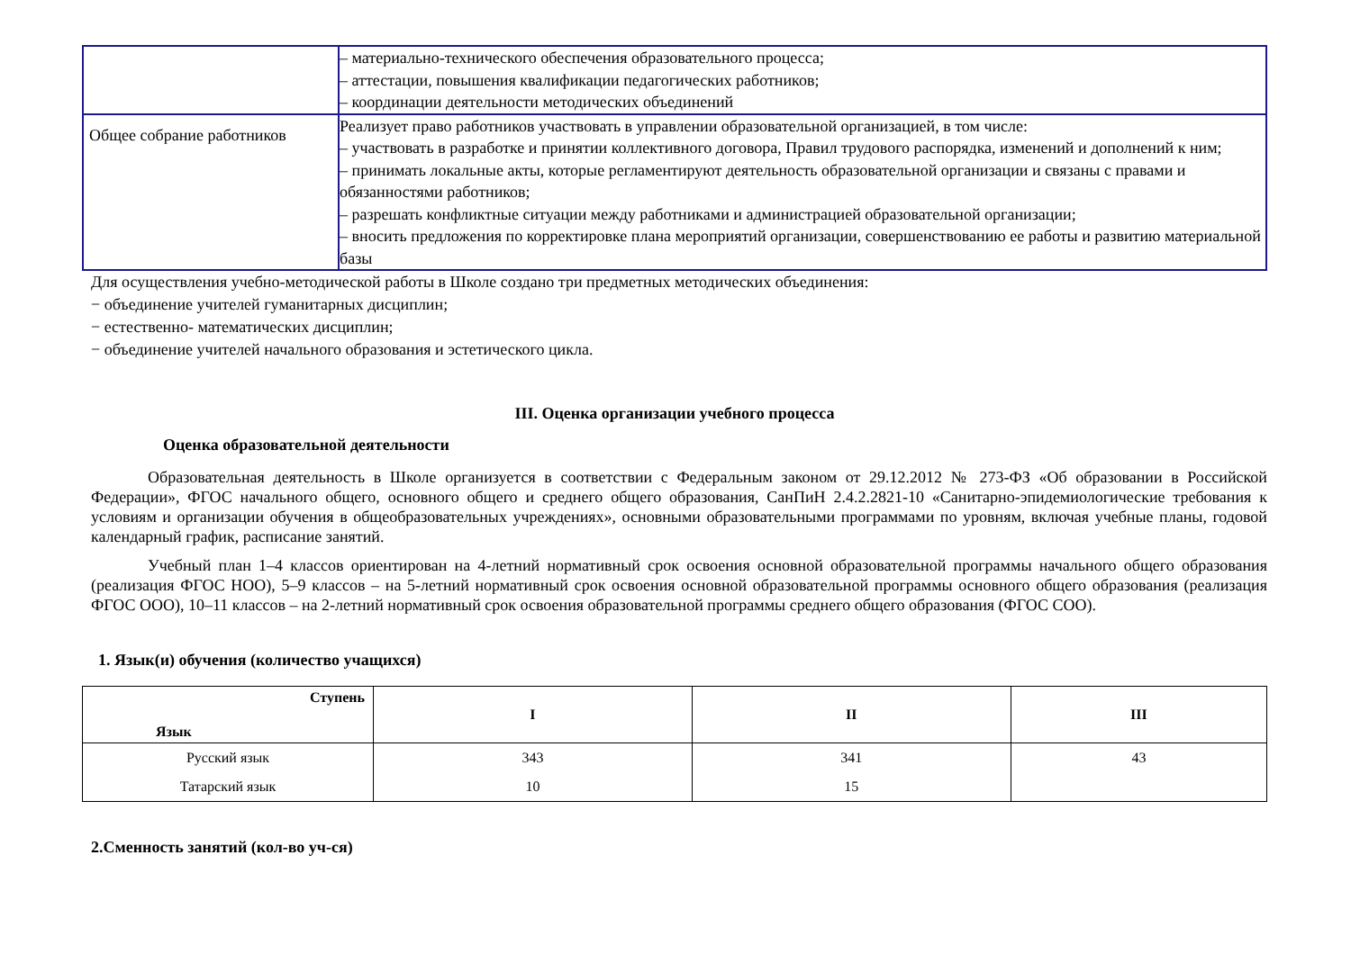| | – материально-технического обеспечения образовательного процесса; – аттестации, повышения квалификации педагогических работников; – координации деятельности методических объединений |
| Общее собрание работников | Реализует право работников участвовать в управлении образовательной организацией, в том числе: – участвовать в разработке и принятии коллективного договора, Правил трудового распорядка, изменений и дополнений к ним; – принимать локальные акты, которые регламентируют деятельность образовательной организации и связаны с правами и обязанностями работников; – разрешать конфликтные ситуации между работниками и администрацией образовательной организации; – вносить предложения по корректировке плана мероприятий организации, совершенствованию ее работы и развитию материальной базы |
Для осуществления учебно-методической работы в Школе создано три предметных методических объединения:
− объединение учителей гуманитарных дисциплин;
− естественно- математических дисциплин;
− объединение учителей начального образования и эстетического цикла.
III. Оценка организации учебного процесса
Оценка образовательной деятельности
Образовательная деятельность в Школе организуется в соответствии с Федеральным законом от 29.12.2012 № 273-ФЗ «Об образовании в Российской Федерации», ФГОС начального общего, основного общего и среднего общего образования, СанПиН 2.4.2.2821-10 «Санитарно-эпидемиологические требования к условиям и организации обучения в общеобразовательных учреждениях», основными образовательными программами по уровням, включая учебные планы, годовой календарный график, расписание занятий.
Учебный план 1–4 классов ориентирован на 4-летний нормативный срок освоения основной образовательной программы начального общего образования (реализация ФГОС НОО), 5–9 классов – на 5-летний нормативный срок освоения основной образовательной программы основного общего образования (реализация ФГОС ООО), 10–11 классов – на 2-летний нормативный срок освоения образовательной программы среднего общего образования (ФГОС СОО).
1. Язык(и) обучения (количество учащихся)
| Ступень Язык | I | II | III |
| --- | --- | --- | --- |
| Русский язык | 343 | 341 | 43 |
| Татарский язык | 10 | 15 | |
2.Сменность занятий (кол-во уч-ся)